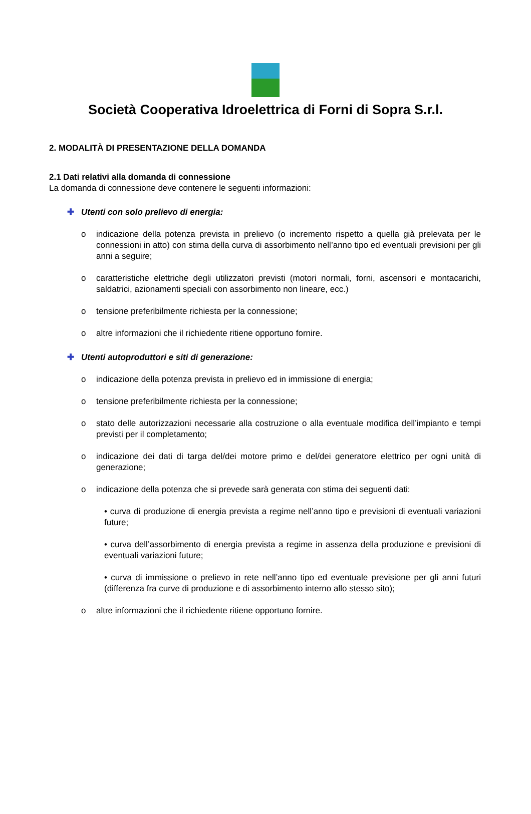Società Cooperativa Idroelettrica di Forni di Sopra S.r.l.
2. MODALITÀ DI PRESENTAZIONE DELLA DOMANDA
2.1 Dati relativi alla domanda di connessione
La domanda di connessione deve contenere le seguenti informazioni:
✚ Utenti con solo prelievo di energia:
o indicazione della potenza prevista in prelievo (o incremento rispetto a quella già prelevata per le connessioni in atto) con stima della curva di assorbimento nell’anno tipo ed eventuali previsioni per gli anni a seguire;
o caratteristiche elettriche degli utilizzatori previsti (motori normali, forni, ascensori e montacarichi, saldatrici, azionamenti speciali con assorbimento non lineare, ecc.)
o tensione preferibilmente richiesta per la connessione;
o altre informazioni che il richiedente ritiene opportuno fornire.
✚ Utenti autoproduttori e siti di generazione:
o indicazione della potenza prevista in prelievo ed in immissione di energia;
o tensione preferibilmente richiesta per la connessione;
o stato delle autorizzazioni necessarie alla costruzione o alla eventuale modifica dell’impianto e tempi previsti per il completamento;
o indicazione dei dati di targa del/dei motore primo e del/dei generatore elettrico per ogni unità di generazione;
o indicazione della potenza che si prevede sarà generata con stima dei seguenti dati:
• curva di produzione di energia prevista a regime nell’anno tipo e previsioni di eventuali variazioni future;
• curva dell’assorbimento di energia prevista a regime in assenza della produzione e previsioni di eventuali variazioni future;
• curva di immissione o prelievo in rete nell’anno tipo ed eventuale previsione per gli anni futuri (differenza fra curve di produzione e di assorbimento interno allo stesso sito);
o altre informazioni che il richiedente ritiene opportuno fornire.